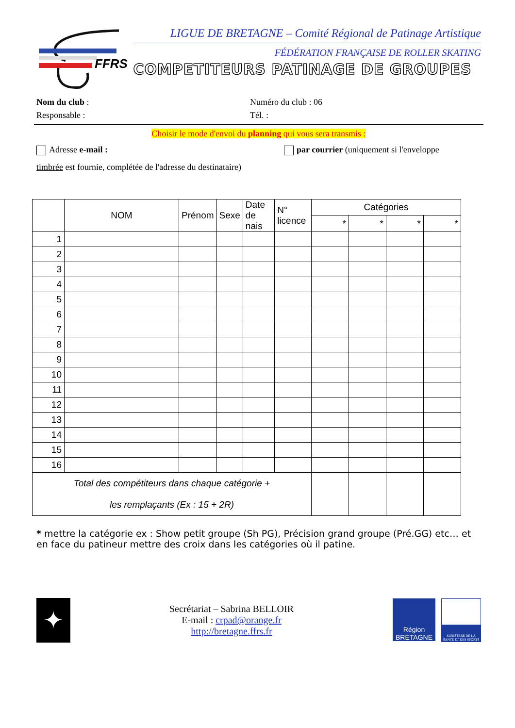FFRS
LIGUE DE BRETAGNE – Comité Régional de Patinage Artistique
FÉDÉRATION FRANÇAISE DE ROLLER SKATING
COMPETITEURS PATINAGE DE GROUPES
Nom du club : Numéro du club : 06
Responsable : Tél. :
Choisir le mode d'envoi du planning qui vous sera transmis :
Adresse e-mail : par courrier (uniquement si l'enveloppe
timbrée est fournie, complétée de l'adresse du destinataire)
| | NOM | Prénom | Sexe | Date de nais | N° licence | Catégories | | | |
| --- | --- | --- | --- | --- | --- | --- | --- | --- | --- |
| | | | | | | * | * | * | * |
| 1 | | | | | | | | | |
| 2 | | | | | | | | | |
| 3 | | | | | | | | | |
| 4 | | | | | | | | | |
| 5 | | | | | | | | | |
| 6 | | | | | | | | | |
| 7 | | | | | | | | | |
| 8 | | | | | | | | | |
| 9 | | | | | | | | | |
| 10 | | | | | | | | | |
| 11 | | | | | | | | | |
| 12 | | | | | | | | | |
| 13 | | | | | | | | | |
| 14 | | | | | | | | | |
| 15 | | | | | | | | | |
| 16 | | | | | | | | | |
| Total des compétiteurs dans chaque catégorie + les remplaçants (Ex : 15 + 2R) | | | | | | | | | |
* mettre la catégorie ex : Show petit groupe (Sh PG), Précision grand groupe (Pré.GG) etc… et en face du patineur mettre des croix dans les catégories où il patine.
✦
Secrétariat – Sabrina BELLOIR
E-mail : crpad@orange.fr
http://bretagne.ffrs.fr
Région BRETAGNE
MINISTÈRE DE LA SANTÉ ET DES SPORTS